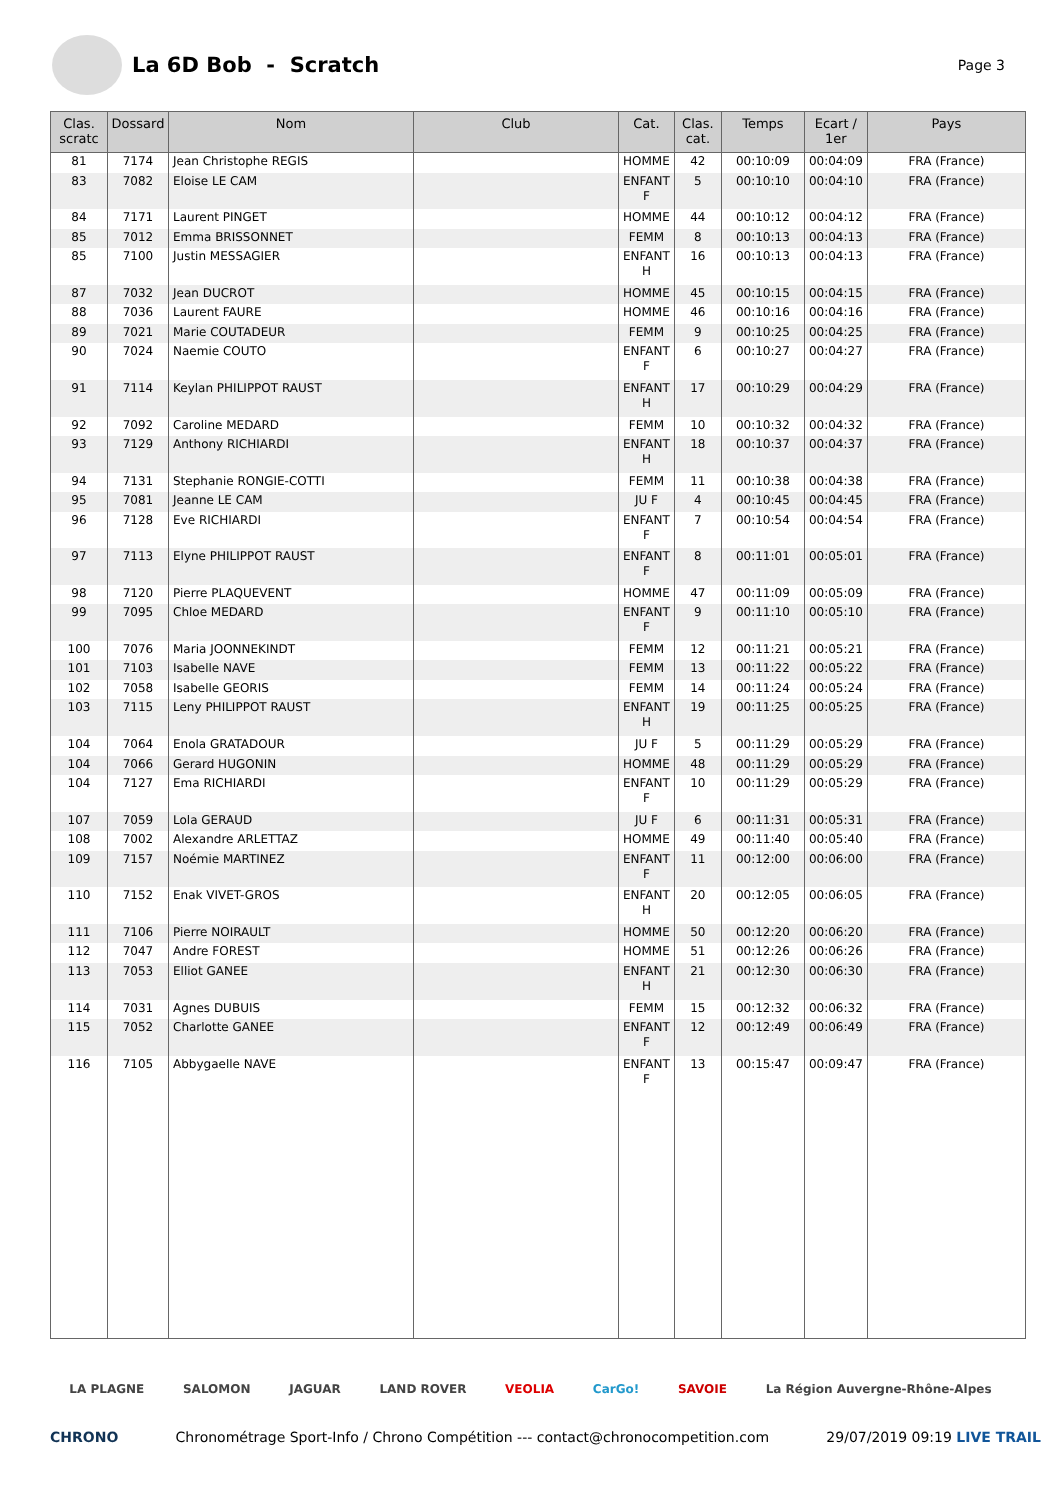La 6D Bob - Scratch
Page 3
| Clas. scratc | Dossard | Nom | Club | Cat. | Clas. cat. | Temps | Ecart / 1er | Pays |
| --- | --- | --- | --- | --- | --- | --- | --- | --- |
| 81 | 7174 | Jean Christophe REGIS | | HOMME | 42 | 00:10:09 | 00:04:09 | FRA (France) |
| 83 | 7082 | Eloise LE CAM | | ENFANT F | 5 | 00:10:10 | 00:04:10 | FRA (France) |
| 84 | 7171 | Laurent PINGET | | HOMME | 44 | 00:10:12 | 00:04:12 | FRA (France) |
| 85 | 7012 | Emma BRISSONNET | | FEMM | 8 | 00:10:13 | 00:04:13 | FRA (France) |
| 85 | 7100 | Justin MESSAGIER | | ENFANT H | 16 | 00:10:13 | 00:04:13 | FRA (France) |
| 87 | 7032 | Jean DUCROT | | HOMME | 45 | 00:10:15 | 00:04:15 | FRA (France) |
| 88 | 7036 | Laurent FAURE | | HOMME | 46 | 00:10:16 | 00:04:16 | FRA (France) |
| 89 | 7021 | Marie COUTADEUR | | FEMM | 9 | 00:10:25 | 00:04:25 | FRA (France) |
| 90 | 7024 | Naemie COUTO | | ENFANT F | 6 | 00:10:27 | 00:04:27 | FRA (France) |
| 91 | 7114 | Keylan PHILIPPOT RAUST | | ENFANT H | 17 | 00:10:29 | 00:04:29 | FRA (France) |
| 92 | 7092 | Caroline MEDARD | | FEMM | 10 | 00:10:32 | 00:04:32 | FRA (France) |
| 93 | 7129 | Anthony RICHIARDI | | ENFANT H | 18 | 00:10:37 | 00:04:37 | FRA (France) |
| 94 | 7131 | Stephanie RONGIE-COTTI | | FEMM | 11 | 00:10:38 | 00:04:38 | FRA (France) |
| 95 | 7081 | Jeanne LE CAM | | JU F | 4 | 00:10:45 | 00:04:45 | FRA (France) |
| 96 | 7128 | Eve RICHIARDI | | ENFANT F | 7 | 00:10:54 | 00:04:54 | FRA (France) |
| 97 | 7113 | Elyne PHILIPPOT RAUST | | ENFANT F | 8 | 00:11:01 | 00:05:01 | FRA (France) |
| 98 | 7120 | Pierre PLAQUEVENT | | HOMME | 47 | 00:11:09 | 00:05:09 | FRA (France) |
| 99 | 7095 | Chloe MEDARD | | ENFANT F | 9 | 00:11:10 | 00:05:10 | FRA (France) |
| 100 | 7076 | Maria JOONNEKINDT | | FEMM | 12 | 00:11:21 | 00:05:21 | FRA (France) |
| 101 | 7103 | Isabelle NAVE | | FEMM | 13 | 00:11:22 | 00:05:22 | FRA (France) |
| 102 | 7058 | Isabelle GEORIS | | FEMM | 14 | 00:11:24 | 00:05:24 | FRA (France) |
| 103 | 7115 | Leny PHILIPPOT RAUST | | ENFANT H | 19 | 00:11:25 | 00:05:25 | FRA (France) |
| 104 | 7064 | Enola GRATADOUR | | JU F | 5 | 00:11:29 | 00:05:29 | FRA (France) |
| 104 | 7066 | Gerard HUGONIN | | HOMME | 48 | 00:11:29 | 00:05:29 | FRA (France) |
| 104 | 7127 | Ema RICHIARDI | | ENFANT F | 10 | 00:11:29 | 00:05:29 | FRA (France) |
| 107 | 7059 | Lola GERAUD | | JU F | 6 | 00:11:31 | 00:05:31 | FRA (France) |
| 108 | 7002 | Alexandre ARLETTAZ | | HOMME | 49 | 00:11:40 | 00:05:40 | FRA (France) |
| 109 | 7157 | Noémie MARTINEZ | | ENFANT F | 11 | 00:12:00 | 00:06:00 | FRA (France) |
| 110 | 7152 | Enak VIVET-GROS | | ENFANT H | 20 | 00:12:05 | 00:06:05 | FRA (France) |
| 111 | 7106 | Pierre NOIRAULT | | HOMME | 50 | 00:12:20 | 00:06:20 | FRA (France) |
| 112 | 7047 | Andre FOREST | | HOMME | 51 | 00:12:26 | 00:06:26 | FRA (France) |
| 113 | 7053 | Elliot GANEE | | ENFANT H | 21 | 00:12:30 | 00:06:30 | FRA (France) |
| 114 | 7031 | Agnes DUBUIS | | FEMM | 15 | 00:12:32 | 00:06:32 | FRA (France) |
| 115 | 7052 | Charlotte GANEE | | ENFANT F | 12 | 00:12:49 | 00:06:49 | FRA (France) |
| 116 | 7105 | Abbygaelle NAVE | | ENFANT F | 13 | 00:15:47 | 00:09:47 | FRA (France) |
LA PLAGNE SALOMON JAGUAR LAND ROVER VEOLIA CarGo! SAVOIE La Région Auvergne-Rhône-Alpes
CHRONO Chronométrage Sport-Info / Chrono Compétition --- contact@chronocompetition.com 29/07/2019 09:19 LIVE TRAIL